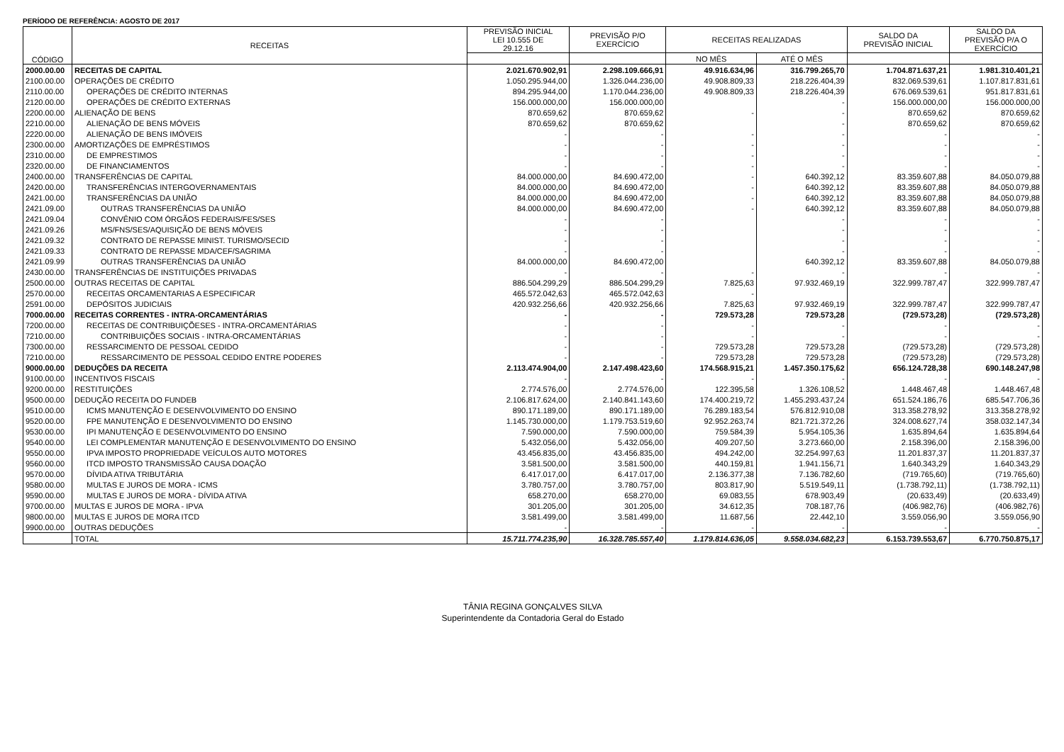PERÍODO DE REFERÊNCIA: AGOSTO DE 2017
| CÓDIGO | RECEITAS | PREVISÃO INICIAL LEI 10.555 DE 29.12.16 | PREVISÃO P/O EXERCÍCIO | RECEITAS REALIZADAS | | SALDO DA PREVISÃO INICIAL | SALDO DA PREVISÃO P/A O EXERCÍCIO |
| --- | --- | --- | --- | --- | --- | --- | --- |
| | | | | NO MÊS | ATÉ O MÊS | | |
| 2000.00.00 | RECEITAS DE CAPITAL | 2.021.670.902,91 | 2.298.109.666,91 | 49.916.634,96 | 316.799.265,70 | 1.704.871.637,21 | 1.981.310.401,21 |
| 2100.00.00 | OPERAÇÕES DE CRÉDITO | 1.050.295.944,00 | 1.326.044.236,00 | 49.908.809,33 | 218.226.404,39 | 832.069.539,61 | 1.107.817.831,61 |
| 2110.00.00 | OPERAÇÕES DE CRÉDITO INTERNAS | 894.295.944,00 | 1.170.044.236,00 | 49.908.809,33 | 218.226.404,39 | 676.069.539,61 | 951.817.831,61 |
| 2120.00.00 | OPERAÇÕES DE CRÉDITO EXTERNAS | 156.000.000,00 | 156.000.000,00 | | - | 156.000.000,00 | 156.000.000,00 |
| 2200.00.00 | ALIENAÇÃO DE BENS | 870.659,62 | 870.659,62 | - | - | 870.659,62 | 870.659,62 |
| 2210.00.00 | ALIENAÇÃO DE BENS MÓVEIS | 870.659,62 | 870.659,62 | | - | 870.659,62 | 870.659,62 |
| 2220.00.00 | ALIENAÇÃO DE BENS IMÓVEIS | - | - | - | - | - | - |
| 2300.00.00 | AMORTIZAÇÕES DE EMPRÉSTIMOS | - | - | - | - | - | - |
| 2310.00.00 | DE EMPRESTIMOS | - | - | - | - | - | - |
| 2320.00.00 | DE FINANCIAMENTOS | - | - | - | - | - | - |
| 2400.00.00 | TRANSFERÊNCIAS DE CAPITAL | 84.000.000,00 | 84.690.472,00 | - | 640.392,12 | 83.359.607,88 | 84.050.079,88 |
| 2420.00.00 | TRANSFERÊNCIAS INTERGOVERNAMENTAIS | 84.000.000,00 | 84.690.472,00 | - | 640.392,12 | 83.359.607,88 | 84.050.079,88 |
| 2421.00.00 | TRANSFERÊNCIAS DA UNIÃO | 84.000.000,00 | 84.690.472,00 | - | 640.392,12 | 83.359.607,88 | 84.050.079,88 |
| 2421.09.00 | OUTRAS TRANSFERÊNCIAS DA UNIÃO | 84.000.000,00 | 84.690.472,00 | - | 640.392,12 | 83.359.607,88 | 84.050.079,88 |
| 2421.09.04 | CONVÊNIO COM ÓRGÃOS FEDERAIS/FES/SES | - | - | | - | - | - |
| 2421.09.26 | MS/FNS/SES/AQUISIÇÃO DE BENS MÓVEIS | - | - | | - | - | - |
| 2421.09.32 | CONTRATO DE REPASSE MINIST. TURISMO/SECID | - | - | | - | - | - |
| 2421.09.33 | CONTRATO DE REPASSE MDA/CEF/SAGRIMA | - | - | | - | - | - |
| 2421.09.99 | OUTRAS TRANSFERÊNCIAS DA UNIÃO | 84.000.000,00 | 84.690.472,00 | | 640.392,12 | 83.359.607,88 | 84.050.079,88 |
| 2430.00.00 | TRANSFERÊNCIAS DE INSTITUIÇÕES PRIVADAS | - | - | - | - | - | - |
| 2500.00.00 | OUTRAS RECEITAS DE CAPITAL | 886.504.299,29 | 886.504.299,29 | 7.825,63 | 97.932.469,19 | 322.999.787,47 | 322.999.787,47 |
| 2570.00.00 | RECEITAS ORCAMENTARIAS A ESPECIFICAR | 465.572.042,63 | 465.572.042,63 | - | | | |
| 2591.00.00 | DEPÓSITOS JUDICIAIS | 420.932.256,66 | 420.932.256,66 | 7.825,63 | 97.932.469,19 | 322.999.787,47 | 322.999.787,47 |
| 7000.00.00 | RECEITAS CORRENTES - INTRA-ORCAMENTÁRIAS | - | - | 729.573,28 | 729.573,28 | (729.573,28) | (729.573,28) |
| 7200.00.00 | RECEITAS DE CONTRIBUIÇÕESES - INTRA-ORCAMENTÁRIAS | - | - | - | - | - | - |
| 7210.00.00 | CONTRIBUIÇÕES SOCIAIS - INTRA-ORCAMENTÁRIAS | - | - | - | - | - | - |
| 7300.00.00 | RESSARCIMENTO DE PESSOAL CEDIDO | - | - | 729.573,28 | 729.573,28 | (729.573,28) | (729.573,28) |
| 7210.00.00 | RESSARCIMENTO DE PESSOAL CEDIDO ENTRE PODERES | - | - | 729.573,28 | 729.573,28 | (729.573,28) | (729.573,28) |
| 9000.00.00 | DEDUÇÕES DA RECEITA | 2.113.474.904,00 | 2.147.498.423,60 | 174.568.915,21 | 1.457.350.175,62 | 656.124.728,38 | 690.148.247,98 |
| 9100.00.00 | INCENTIVOS FISCAIS | - | - | - | - | - | - |
| 9200.00.00 | RESTITUIÇÕES | 2.774.576,00 | 2.774.576,00 | 122.395,58 | 1.326.108,52 | 1.448.467,48 | 1.448.467,48 |
| 9500.00.00 | DEDUÇÃO RECEITA DO FUNDEB | 2.106.817.624,00 | 2.140.841.143,60 | 174.400.219,72 | 1.455.293.437,24 | 651.524.186,76 | 685.547.706,36 |
| 9510.00.00 | ICMS MANUTENÇÃO E DESENVOLVIMENTO DO ENSINO | 890.171.189,00 | 890.171.189,00 | 76.289.183,54 | 576.812.910,08 | 313.358.278,92 | 313.358.278,92 |
| 9520.00.00 | FPE MANUTENÇÃO E DESENVOLVIMENTO DO ENSINO | 1.145.730.000,00 | 1.179.753.519,60 | 92.952.263,74 | 821.721.372,26 | 324.008.627,74 | 358.032.147,34 |
| 9530.00.00 | IPI MANUTENÇÃO E DESENVOLVIMENTO DO ENSINO | 7.590.000,00 | 7.590.000,00 | 759.584,39 | 5.954.105,36 | 1.635.894,64 | 1.635.894,64 |
| 9540.00.00 | LEI COMPLEMENTAR MANUTENÇÃO E DESENVOLVIMENTO DO ENSINO | 5.432.056,00 | 5.432.056,00 | 409.207,50 | 3.273.660,00 | 2.158.396,00 | 2.158.396,00 |
| 9550.00.00 | IPVA IMPOSTO PROPRIEDADE VEÍCULOS AUTO MOTORES | 43.456.835,00 | 43.456.835,00 | 494.242,00 | 32.254.997,63 | 11.201.837,37 | 11.201.837,37 |
| 9560.00.00 | ITCD IMPOSTO TRANSMISSÃO CAUSA DOAÇÃO | 3.581.500,00 | 3.581.500,00 | 440.159,81 | 1.941.156,71 | 1.640.343,29 | 1.640.343,29 |
| 9570.00.00 | DÍVIDA ATIVA TRIBUTÁRIA | 6.417.017,00 | 6.417.017,00 | 2.136.377,38 | 7.136.782,60 | (719.765,60) | (719.765,60) |
| 9580.00.00 | MULTAS E JUROS DE MORA - ICMS | 3.780.757,00 | 3.780.757,00 | 803.817,90 | 5.519.549,11 | (1.738.792,11) | (1.738.792,11) |
| 9590.00.00 | MULTAS E JUROS DE MORA - DÍVIDA ATIVA | 658.270,00 | 658.270,00 | 69.083,55 | 678.903,49 | (20.633,49) | (20.633,49) |
| 9700.00.00 | MULTAS E JUROS DE MORA - IPVA | 301.205,00 | 301.205,00 | 34.612,35 | 708.187,76 | (406.982,76) | (406.982,76) |
| 9800.00.00 | MULTAS E JUROS DE MORA ITCD | 3.581.499,00 | 3.581.499,00 | 11.687,56 | 22.442,10 | 3.559.056,90 | 3.559.056,90 |
| 9900.00.00 | OUTRAS DEDUÇÕES | - | - | - | - | - | - |
| | TOTAL | 15.711.774.235,90 | 16.328.785.557,40 | 1.179.814.636,05 | 9.558.034.682,23 | 6.153.739.553,67 | 6.770.750.875,17 |
TÂNIA REGINA GONÇALVES SILVA
Superintendente da Contadoria Geral do Estado